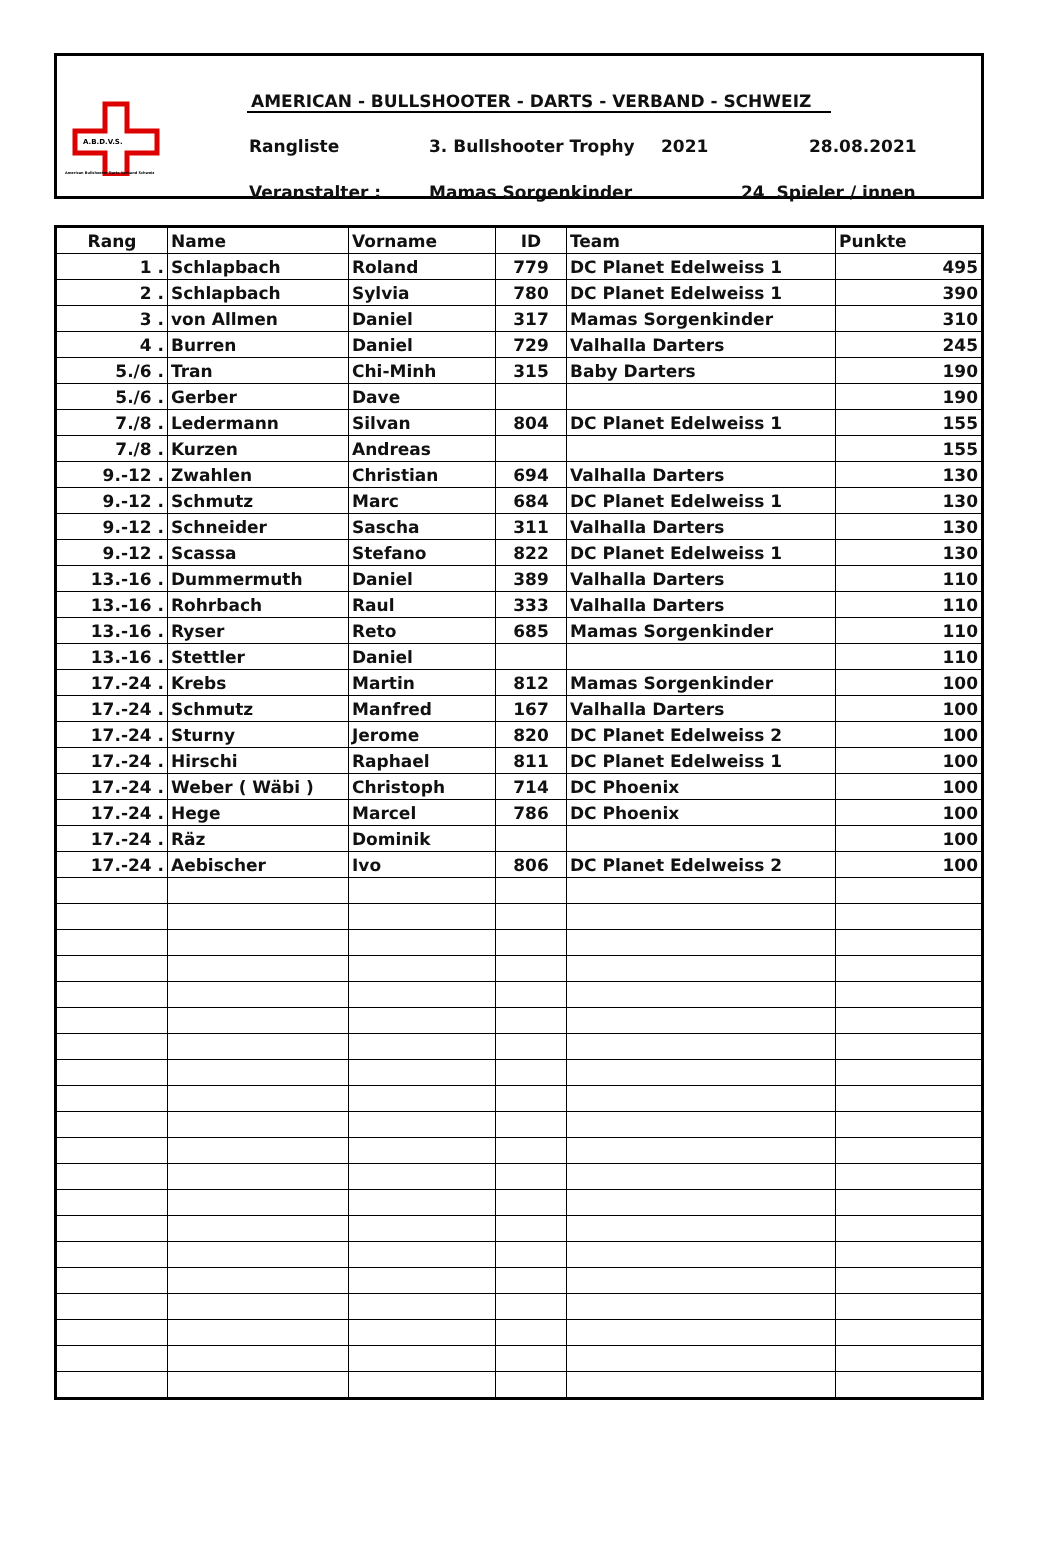A.B.D.V.S.
American Bullshooter Darts Verband Schweiz
AMERICAN - BULLSHOOTER - DARTS - VERBAND - SCHWEIZ
Rangliste 3. Bullshooter Trophy 2021 28.08.2021
Veranstalter : Mamas Sorgenkinder 24 Spieler / innen
| Rang | Name | Vorname | ID | Team | Punkte |
| --- | --- | --- | --- | --- | --- |
| 1 . | Schlapbach | Roland | 779 | DC Planet Edelweiss 1 | 495 |
| 2 . | Schlapbach | Sylvia | 780 | DC Planet Edelweiss 1 | 390 |
| 3 . | von Allmen | Daniel | 317 | Mamas Sorgenkinder | 310 |
| 4 . | Burren | Daniel | 729 | Valhalla Darters | 245 |
| 5./6 . | Tran | Chi-Minh | 315 | Baby Darters | 190 |
| 5./6 . | Gerber | Dave | | | 190 |
| 7./8 . | Ledermann | Silvan | 804 | DC Planet Edelweiss 1 | 155 |
| 7./8 . | Kurzen | Andreas | | | 155 |
| 9.-12 . | Zwahlen | Christian | 694 | Valhalla Darters | 130 |
| 9.-12 . | Schmutz | Marc | 684 | DC Planet Edelweiss 1 | 130 |
| 9.-12 . | Schneider | Sascha | 311 | Valhalla Darters | 130 |
| 9.-12 . | Scassa | Stefano | 822 | DC Planet Edelweiss 1 | 130 |
| 13.-16 . | Dummermuth | Daniel | 389 | Valhalla Darters | 110 |
| 13.-16 . | Rohrbach | Raul | 333 | Valhalla Darters | 110 |
| 13.-16 . | Ryser | Reto | 685 | Mamas Sorgenkinder | 110 |
| 13.-16 . | Stettler | Daniel | | | 110 |
| 17.-24 . | Krebs | Martin | 812 | Mamas Sorgenkinder | 100 |
| 17.-24 . | Schmutz | Manfred | 167 | Valhalla Darters | 100 |
| 17.-24 . | Sturny | Jerome | 820 | DC Planet Edelweiss 2 | 100 |
| 17.-24 . | Hirschi | Raphael | 811 | DC Planet Edelweiss 1 | 100 |
| 17.-24 . | Weber ( Wäbi ) | Christoph | 714 | DC Phoenix | 100 |
| 17.-24 . | Hege | Marcel | 786 | DC Phoenix | 100 |
| 17.-24 . | Räz | Dominik | | | 100 |
| 17.-24 . | Aebischer | Ivo | 806 | DC Planet Edelweiss 2 | 100 |